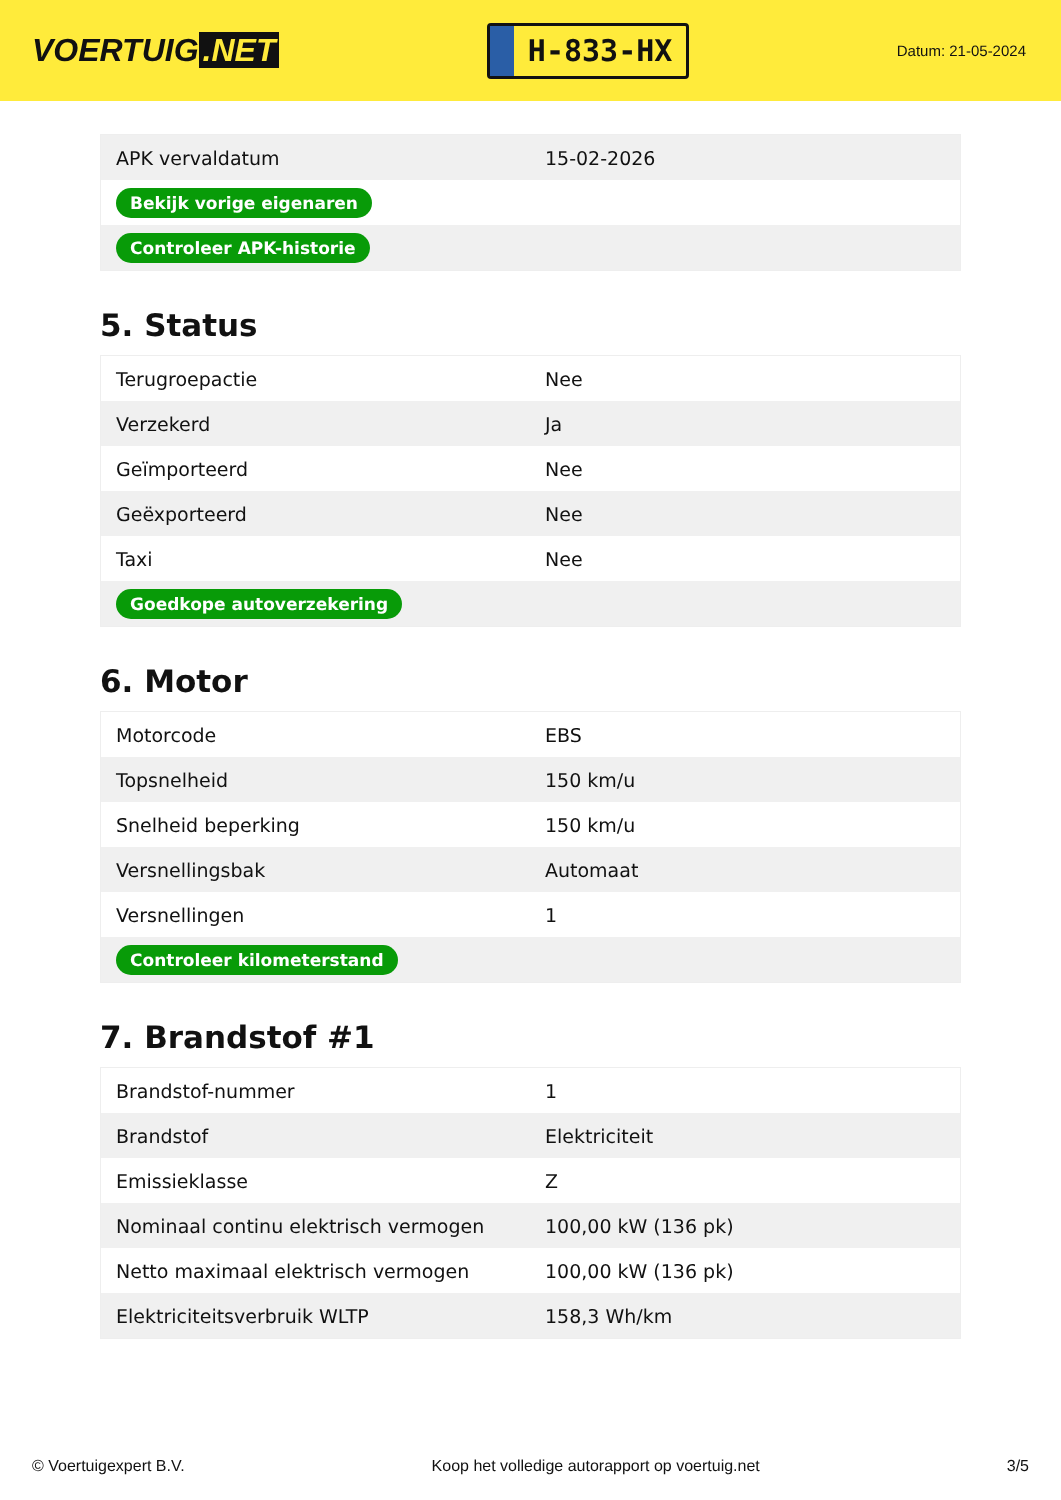VOERTUIG.NET
H-833-HX
Datum: 21-05-2024
| APK vervaldatum | 15-02-2026 |
| Bekijk vorige eigenaren | |
| Controleer APK-historie | |
5. Status
| Terugroepactie | Nee |
| Verzekerd | Ja |
| Geïmporteerd | Nee |
| Geëxporteerd | Nee |
| Taxi | Nee |
| Goedkope autoverzekering | |
6. Motor
| Motorcode | EBS |
| Topsnelheid | 150 km/u |
| Snelheid beperking | 150 km/u |
| Versnellingsbak | Automaat |
| Versnellingen | 1 |
| Controleer kilometerstand | |
7. Brandstof #1
| Brandstof-nummer | 1 |
| Brandstof | Elektriciteit |
| Emissieklasse | Z |
| Nominaal continu elektrisch vermogen | 100,00 kW (136 pk) |
| Netto maximaal elektrisch vermogen | 100,00 kW (136 pk) |
| Elektriciteitsverbruik WLTP | 158,3 Wh/km |
© Voertuigexpert B.V. Koop het volledige autorapport op voertuig.net 3/5